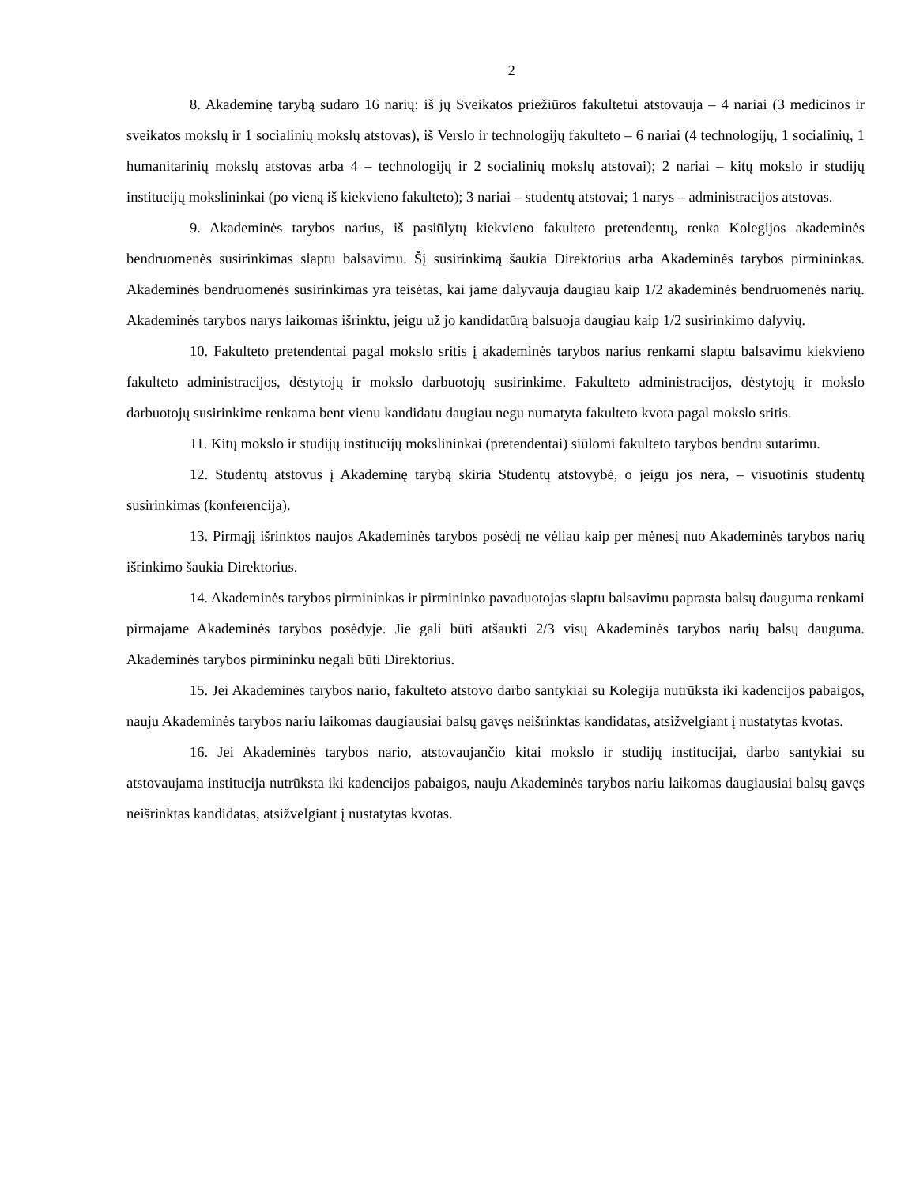2
8. Akademinę tarybą sudaro 16 narių: iš jų Sveikatos priežiūros fakultetui atstovauja – 4 nariai (3 medicinos ir sveikatos mokslų ir 1 socialinių mokslų atstovas), iš Verslo ir technologijų fakulteto – 6 nariai (4 technologijų, 1 socialinių, 1 humanitarinių mokslų atstovas arba 4 – technologijų ir 2 socialinių mokslų atstovai); 2 nariai – kitų mokslo ir studijų institucijų mokslininkai (po vieną iš kiekvieno fakulteto); 3 nariai – studentų atstovai; 1 narys – administracijos atstovas.
9. Akademinės tarybos narius, iš pasiūlytų kiekvieno fakulteto pretendentų, renka Kolegijos akademinės bendruomenės susirinkimas slaptu balsavimu. Šį susirinkimą šaukia Direktorius arba Akademinės tarybos pirmininkas. Akademinės bendruomenės susirinkimas yra teisėtas, kai jame dalyvauja daugiau kaip 1/2 akademinės bendruomenės narių. Akademinės tarybos narys laikomas išrinktu, jeigu už jo kandidatūrą balsuoja daugiau kaip 1/2 susirinkimo dalyvių.
10. Fakulteto pretendentai pagal mokslo sritis į akademinės tarybos narius renkami slaptu balsavimu kiekvieno fakulteto administracijos, dėstytojų ir mokslo darbuotojų susirinkime. Fakulteto administracijos, dėstytojų ir mokslo darbuotojų susirinkime renkama bent vienu kandidatu daugiau negu numatyta fakulteto kvota pagal mokslo sritis.
11. Kitų mokslo ir studijų institucijų mokslininkai (pretendentai) siūlomi fakulteto tarybos bendru sutarimu.
12. Studentų atstovus į Akademinę tarybą skiria Studentų atstovybė, o jeigu jos nėra, – visuotinis studentų susirinkimas (konferencija).
13. Pirmąjį išrinktos naujos Akademinės tarybos posėdį ne vėliau kaip per mėnesį nuo Akademinės tarybos narių išrinkimo šaukia Direktorius.
14. Akademinės tarybos pirmininkas ir pirmininko pavaduotojas slaptu balsavimu paprasta balsų dauguma renkami pirmajame Akademinės tarybos posėdyje. Jie gali būti atšaukti 2/3 visų Akademinės tarybos narių balsų dauguma. Akademinės tarybos pirmininku negali būti Direktorius.
15. Jei Akademinės tarybos nario, fakulteto atstovo darbo santykiai su Kolegija nutrūksta iki kadencijos pabaigos, nauju Akademinės tarybos nariu laikomas daugiausiai balsų gavęs neišrinktas kandidatas, atsižvelgiant į nustatytas kvotas.
16. Jei Akademinės tarybos nario, atstovaujančio kitai mokslo ir studijų institucijai, darbo santykiai su atstovaujama institucija nutrūksta iki kadencijos pabaigos, nauju Akademinės tarybos nariu laikomas daugiausiai balsų gavęs neišrinktas kandidatas, atsižvelgiant į nustatytas kvotas.